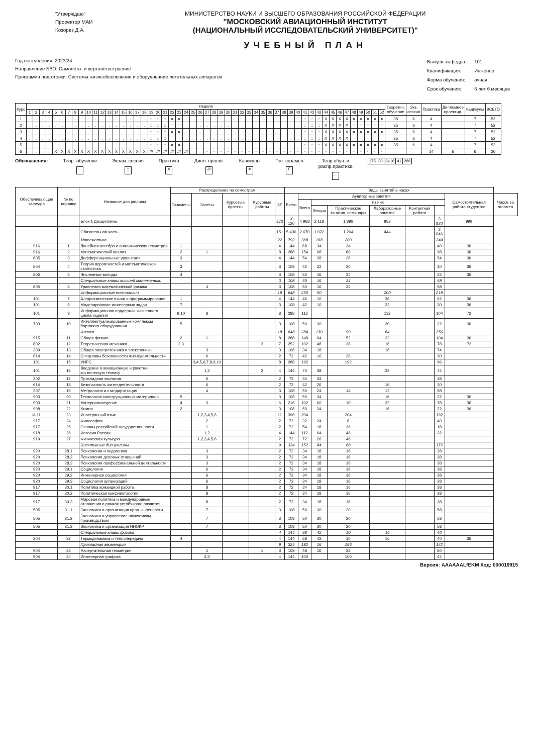"Утверждаю"
Проректор МАИ
Козорез Д.А.
МИНИСТЕРСТВО НАУКИ И ВЫСШЕГО ОБРАЗОВАНИЯ РОССИЙСКОЙ ФЕДЕРАЦИИ
"МОСКОВСКИЙ АВИАЦИОННЫЙ ИНСТИТУТ
(НАЦИОНАЛЬНЫЙ ИССЛЕДОВАТЕЛЬСКИЙ УНИВЕРСИТЕТ)"
УЧЕБНЫЙ ПЛАН
Год поступления: 2023/24
Направление БВО: Самолёто- и вертолётостроение
Программа подготовки: Системы жизнеобеспечения и оборудование летательных аппаратов
| Выпуск. кафедра: | 101 |
| Квалификация: | Инженер |
| Форма обучения: | очная |
| Срок обучения: | 5 лет 6 месяцев |
| Курс | Недели | | | | | | | | | | | | | | | | | | | | | | | | | | | | | | | | | | | | | | | | | | | | | | | | | | | | Теоретич. обучение | Экз. сессия | Практика | Дипломное проектир. | Каникулы | ВСЕГО |
| --- | --- | --- | --- | --- | --- | --- | --- | --- | --- | --- | --- | --- | --- | --- | --- | --- | --- | --- | --- | --- | --- | --- | --- | --- | --- | --- | --- | --- | --- | --- | --- | --- | --- | --- | --- | --- | --- | --- | --- | --- | --- | --- | --- | --- | --- | --- | --- | --- | --- | --- | --- | --- | --- | --- | --- | --- | --- | --- |
| | 1 | 2 | 3 | 4 | 5 | 6 | 7 | 8 | 9 | 10 | 11 | 12 | 13 | 14 | 15 | 16 | 17 | 18 | 19 | 20 | 21 | 22 | 23 | 24 | 25 | 26 | 27 | 28 | 29 | 30 | 31 | 32 | 33 | 34 | 35 | 36 | 37 | 38 | 39 | 40 | 41 | 42 | 43 | 44 | 45 | 46 | 47 | 48 | 49 | 50 | 51 | 52 | | | | | | |
| 1 | . | . | . | . | . | . | . | . | . | . | . | . | . | . | . | . | . | . | :: | :: | :: | = | = | . | . | . | . | . | . | . | . | . | . | . | . | . | . | . | . | . | :: | :: | :: | X | X | X | X | = | = | = | = | = | 35 | 6 | 4 | | 7 | 52 |
| 2 | . | . | . | . | . | . | . | . | . | . | . | . | . | . | . | . | . | . | :: | :: | :: | = | = | . | . | . | . | . | . | . | . | . | . | . | . | . | . | . | . | . | :: | :: | :: | X | X | X | X | = | = | = | = | = | 35 | 6 | 4 | | 7 | 52 |
| 3 | . | . | . | . | . | . | . | . | . | . | . | . | . | . | . | . | . | . | :: | :: | :: | = | = | . | . | . | . | . | . | . | . | . | . | . | . | . | . | . | . | . | :: | :: | :: | X | X | X | X | = | = | = | = | = | 35 | 6 | 4 | | 7 | 52 |
| 4 | . | . | . | . | . | . | . | . | . | . | . | . | . | . | . | . | . | . | :: | :: | :: | = | = | . | . | . | . | . | . | . | . | . | . | . | . | . | . | . | . | . | :: | :: | :: | X | X | X | X | = | = | = | = | = | 35 | 6 | 4 | | 7 | 52 |
| 5 | . | . | . | . | . | . | . | . | . | . | . | . | . | . | . | . | . | . | :: | :: | :: | = | = | . | . | . | . | . | . | . | . | . | . | . | . | . | . | . | . | . | :: | :: | :: | X | X | X | X | = | = | = | = | = | 35 | 6 | 4 | | 7 | 52 |
| 6 | = | = | = | = | X | X | X | X | X | X | X | X | X | X | X | X | X | X | /// | /// | /// | /// | /// | /// | = | = | - | - | - | - | - | - | - | - | - | - | - | - | - | - | - | - | - | - | - | - | - | - | - | - | - | - | | | 14 | 6 | 6 | 26 |
Обозначения: Теор. обучение
Экзам. сессия
::
Практика
X
Дипл. проект.
///
Каникулы
=
Гос. экзамен
Г
Теор.обуч. и
распр.практика
..
| 175 | 30 | 34 | 6 | 41 | 286 |
| Обеспечивающая кафедра | № по порядку | Название дисциплины | Распределение по семестрам | | | | | Виды занятий в часах | | | | | | | | |
| --- | --- | --- | --- | --- | --- | --- | --- | --- | --- | --- | --- | --- | --- | --- | --- | --- |
| | | | Экзамены | Зачеты | Курсовые проекты | Курсовые работы | ЗЕ | Всего | Аудиторные занятия | | | | | | Самостоятельная работа студентов | Часов за экзамен |
| | | | | | | | | | Всего | из них | | | | | | |
| | | | | | | | | | | Лекции | Практические занятия, семинары | Лабораторные занятия | Контактная работа | | | |
| | | Блок 1 Дисциплины | | | | | 272 | 10 120 | 4 968 | 2 118 | 1 898 | 952 | | 3 820 | 999 | |
| | | Обязательная часть | | | | | 151 | 5 436 | 2 670 | 1 022 | 1 204 | 444 | | 2 046 | | |
| | | Математика | | | | | 22 | 792 | 368 | 168 | 200 | | | 244 | | |
| 916 | 1 | Линейная алгебра и аналитическая геометрия | 1 | | | | 4 | 144 | 68 | 34 | 34 | | | 40 | 36 | |
| 916 | 2 | Математический анализ | 2 | 1 | | | 8 | 288 | 154 | 68 | 86 | | | 98 | 36 | |
| 805 | 3 | Дифференциальные уравнения | 3 | | | | 4 | 144 | 54 | 28 | 26 | | | 54 | 36 | |
| 804 | 4 | Теория вероятностей и математическая статистика | 3 | | | | 3 | 108 | 42 | 22 | 20 | | | 30 | 36 | |
| 806 | 5 | Численные методы | 4 | | | | 3 | 108 | 50 | 16 | 34 | | | 22 | 36 | |
| | | Специальные главы высшей математики | | | | | 3 | 108 | 50 | 16 | 34 | | | 58 | | |
| 805 | 6 | Уравнения математической физики | | 4 | | | 3 | 108 | 50 | 16 | 34 | | | 58 | | |
| | | Информационные технологии | | | | | 18 | 648 | 250 | 50 | | 200 | | 218 | | |
| 101 | 7 | Алгоритмические языки и программирование | 1 | | | | 4 | 144 | 46 | 10 | | 36 | | 62 | 36 | |
| 101 | 8 | Моделирование инженерных задач | 7 | | | | 3 | 108 | 42 | 10 | | 32 | | 30 | 36 | |
| 101 | 9 | Информационная поддержка жизненного цикла изделия | 9,10 | 8 | | | 8 | 288 | 112 | | | 112 | | 104 | 72 | |
| 703 | 10 | Интеллектуализированные комплексы бортового оборудования | 5 | | | | 3 | 108 | 50 | 30 | | 20 | | 22 | 36 | |
| | | Физика | | | | | 18 | 648 | 284 | 130 | 90 | 64 | | 256 | | |
| 915 | 11 | Общая физика | 2 | 1 | | | 8 | 288 | 148 | 64 | 52 | 32 | | 104 | 36 | |
| 802 | 12 | Теоретическая механика | 2,3 | | | 3 | 7 | 252 | 102 | 48 | 38 | 16 | | 78 | 72 | |
| 309 | 13 | Общая электротехника и электроника | | 3 | | | 3 | 108 | 34 | 18 | | 16 | | 74 | | |
| 614 | 14 | Спецглавы безопасности жизнедеятельности | | 6 | | | 2 | 72 | 42 | 16 | 26 | | | 30 | | |
| 101 | 15 | УИРС | | 3,4,5,6,7,8,9,10 | | | 8 | 288 | 192 | | 192 | | | 96 | | |
| 101 | 16 | Введение в авиационную и ракетно-космическую технику | | 1,2 | | 2 | 4 | 144 | 70 | 38 | | 32 | | 74 | | |
| 202 | 17 | Прикладная экология | | 5 | | | 2 | 72 | 34 | 34 | | | | 38 | | |
| 614 | 18 | Безопасность жизнедеятельности | | 6 | | | 2 | 72 | 42 | 26 | | 16 | | 30 | | |
| 207 | 19 | Метрология и стандартизация | | 4 | | | 3 | 108 | 50 | 24 | 14 | 12 | | 58 | | |
| 903 | 20 | Технология конструкционных материалов | 5 | | | | 3 | 108 | 50 | 34 | | 16 | | 22 | 36 | |
| 903 | 21 | Материаловедение | 4 | 3 | | | 6 | 216 | 102 | 60 | 10 | 32 | | 78 | 36 | |
| 908 | 22 | Химия | 2 | | | | 3 | 108 | 50 | 34 | | 16 | | 22 | 36 | |
| И-11 | 23 | Иностранный язык | | 1,2,3,4,5,6 | | | 11 | 396 | 204 | | 204 | | | 192 | | |
| 917 | 24 | Философия | | 2 | | | 2 | 72 | 32 | 24 | 8 | | | 40 | | |
| 917 | 25 | Основы российской государственности | | 1 | | | 2 | 72 | 54 | 18 | 36 | | | 18 | | |
| 918 | 26 | История России | | 1,2 | | | 4 | 144 | 112 | 64 | 48 | | | 32 | | |
| 919 | 27 | Физическая культура | | 1,2,3,4,5,6 | | | 2 | 72 | 72 | 26 | 46 | | | | | |
| | | Элективные дисциплины | | | | | 9 | 324 | 152 | 84 | 68 | | | 172 | | |
| 920 | 28.1 | Психология и педагогика | | 3 | | | 2 | 72 | 34 | 18 | 16 | | | 38 | | |
| 920 | 28.2 | Психология деловых отношений | | 3 | | | 2 | 72 | 34 | 18 | 16 | | | 38 | | |
| 920 | 28.3 | Психология профессиональной деятельности | | 3 | | | 2 | 72 | 34 | 18 | 16 | | | 38 | | |
| 920 | 29.1 | Социология | | 6 | | | 2 | 72 | 34 | 18 | 16 | | | 38 | | |
| 920 | 29.2 | Инженерная социология | | 6 | | | 2 | 72 | 34 | 18 | 16 | | | 38 | | |
| 920 | 29.3 | Социология организаций | | 6 | | | 2 | 72 | 34 | 18 | 16 | | | 38 | | |
| 917 | 30.1 | Политика командной работы | | 8 | | | 2 | 72 | 34 | 18 | 16 | | | 38 | | |
| 917 | 30.2 | Политическая конфликтология | | 8 | | | 2 | 72 | 34 | 18 | 16 | | | 38 | | |
| 917 | 30.3 | Мировая политика и международные отношения в рамках устойчивого развития | | 8 | | | 2 | 72 | 34 | 18 | 16 | | | 38 | | |
| 505 | 31.1 | Экономика и организация промышленности | | 7 | | | 3 | 108 | 50 | 30 | 20 | | | 58 | | |
| 505 | 31.2 | Экономика и управление наукоемким производством | | 7 | | | 3 | 108 | 50 | 30 | 20 | | | 58 | | |
| 505 | 31.3 | Экономика и организация НИОКР | | 7 | | | 3 | 108 | 50 | 30 | 20 | | | 58 | | |
| | | Специальные главы физики | | | | | 4 | 144 | 68 | 42 | 10 | 16 | | 40 | | |
| 204 | 32 | Термодинамика и теплопередача | 4 | | | | 4 | 144 | 68 | 42 | 10 | 16 | | 40 | 36 | |
| | | Прикладная геометрия | | | | | 9 | 324 | 182 | 16 | 166 | | | 142 | | |
| 904 | 33 | Начертательная геометрия | | 1 | | 1 | 3 | 108 | 48 | 16 | 32 | | | 60 | | |
| 904 | 34 | Инженерная графика | | 2,3 | | | 4 | 144 | 100 | | 100 | | | 44 | | |
Версия: AAAAAALfEKM Код: 000019915